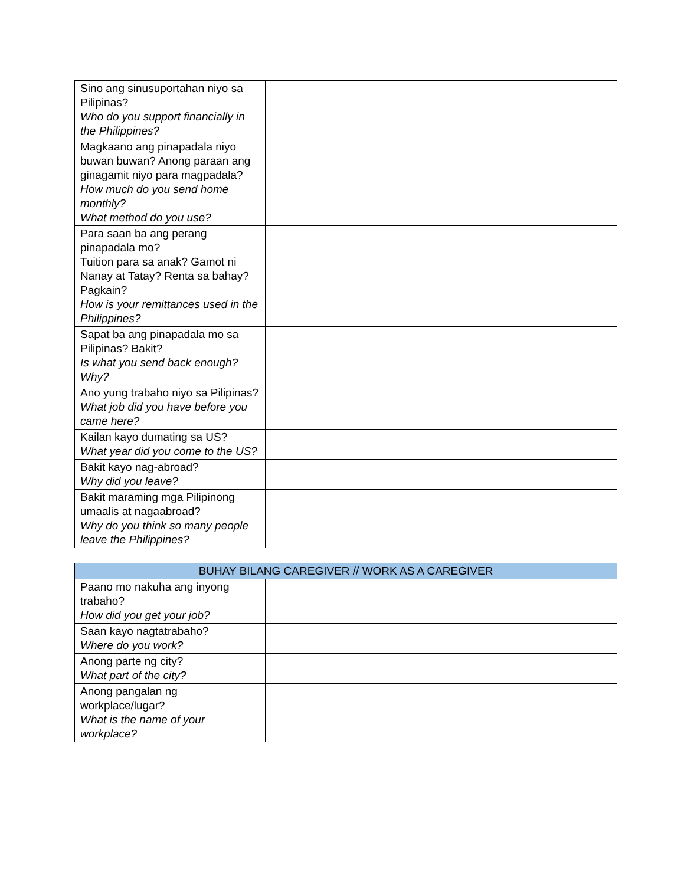| Sino ang sinusuportahan niyo sa Pilipinas? Who do you support financially in the Philippines? | |
| Magkaano ang pinapadala niyo buwan buwan? Anong paraan ang ginagamit niyo para magpadala? How much do you send home monthly? What method do you use? | |
| Para saan ba ang perang pinapadala mo? Tuition para sa anak? Gamot ni Nanay at Tatay? Renta sa bahay? Pagkain? How is your remittances used in the Philippines? | |
| Sapat ba ang pinapadala mo sa Pilipinas? Bakit? Is what you send back enough? Why? | |
| Ano yung trabaho niyo sa Pilipinas? What job did you have before you came here? | |
| Kailan kayo dumating sa US? What year did you come to the US? | |
| Bakit kayo nag-abroad? Why did you leave? | |
| Bakit maraming mga Pilipinong umaalis at nagaabroad? Why do you think so many people leave the Philippines? | |
| BUHAY BILANG CAREGIVER // WORK AS A CAREGIVER | |
| --- | --- |
| Paano mo nakuha ang inyong trabaho? How did you get your job? | |
| Saan kayo nagtatrabaho? Where do you work? | |
| Anong parte ng city? What part of the city? | |
| Anong pangalan ng workplace/lugar? What is the name of your workplace? | |